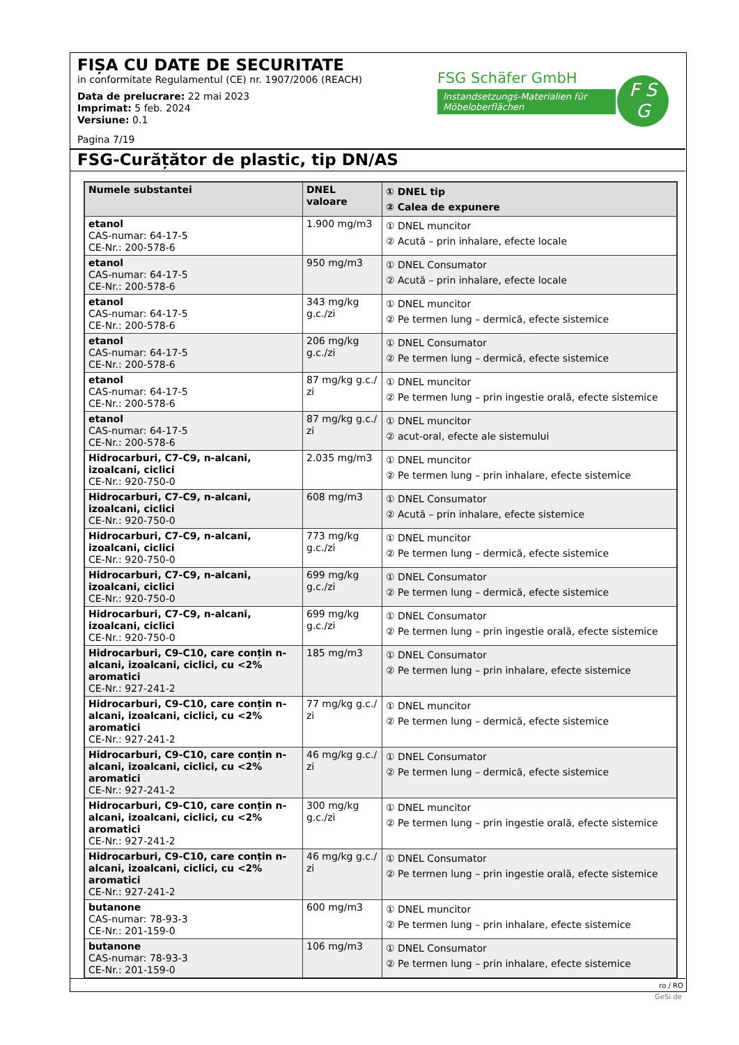FIȘA CU DATE DE SECURITATE
in conformitate Regulamentul (CE) nr. 1907/2006 (REACH)
Data de prelucrare: 22 mai 2023
Imprimat: 5 feb. 2024
Versiune: 0.1
Pagina 7/19
FSG Schäfer GmbH
Instandsetzungs-Materialien für Möbeloberflächen
F S
G
FSG-Curățător de plastic, tip DN/AS
| Numele substantei | DNEL valoare | ① DNEL tip ② Calea de expunere |
| --- | --- | --- |
| etanol CAS-numar: 64-17-5 CE-Nr.: 200-578-6 | 1.900 mg/m3 | ① DNEL muncitor ② Acută – prin inhalare, efecte locale |
| etanol CAS-numar: 64-17-5 CE-Nr.: 200-578-6 | 950 mg/m3 | ① DNEL Consumator ② Acută – prin inhalare, efecte locale |
| etanol CAS-numar: 64-17-5 CE-Nr.: 200-578-6 | 343 mg/kg g.c./zi | ① DNEL muncitor ② Pe termen lung – dermică, efecte sistemice |
| etanol CAS-numar: 64-17-5 CE-Nr.: 200-578-6 | 206 mg/kg g.c./zi | ① DNEL Consumator ② Pe termen lung – dermică, efecte sistemice |
| etanol CAS-numar: 64-17-5 CE-Nr.: 200-578-6 | 87 mg/kg g.c./ zi | ① DNEL muncitor ② Pe termen lung – prin ingestie orală, efecte sistemice |
| etanol CAS-numar: 64-17-5 CE-Nr.: 200-578-6 | 87 mg/kg g.c./ zi | ① DNEL muncitor ② acut-oral, efecte ale sistemului |
| Hidrocarburi, C7-C9, n-alcani, izoalcani, ciclici CE-Nr.: 920-750-0 | 2.035 mg/m3 | ① DNEL muncitor ② Pe termen lung – prin inhalare, efecte sistemice |
| Hidrocarburi, C7-C9, n-alcani, izoalcani, ciclici CE-Nr.: 920-750-0 | 608 mg/m3 | ① DNEL Consumator ② Acută – prin inhalare, efecte sistemice |
| Hidrocarburi, C7-C9, n-alcani, izoalcani, ciclici CE-Nr.: 920-750-0 | 773 mg/kg g.c./zi | ① DNEL muncitor ② Pe termen lung – dermică, efecte sistemice |
| Hidrocarburi, C7-C9, n-alcani, izoalcani, ciclici CE-Nr.: 920-750-0 | 699 mg/kg g.c./zi | ① DNEL Consumator ② Pe termen lung – dermică, efecte sistemice |
| Hidrocarburi, C7-C9, n-alcani, izoalcani, ciclici CE-Nr.: 920-750-0 | 699 mg/kg g.c./zi | ① DNEL Consumator ② Pe termen lung – prin ingestie orală, efecte sistemice |
| Hidrocarburi, C9-C10, care conțin n-alcani, izoalcani, ciclici, cu <2% aromatici CE-Nr.: 927-241-2 | 185 mg/m3 | ① DNEL Consumator ② Pe termen lung – prin inhalare, efecte sistemice |
| Hidrocarburi, C9-C10, care conțin n-alcani, izoalcani, ciclici, cu <2% aromatici CE-Nr.: 927-241-2 | 77 mg/kg g.c./ zi | ① DNEL muncitor ② Pe termen lung – dermică, efecte sistemice |
| Hidrocarburi, C9-C10, care conțin n-alcani, izoalcani, ciclici, cu <2% aromatici CE-Nr.: 927-241-2 | 46 mg/kg g.c./ zi | ① DNEL Consumator ② Pe termen lung – dermică, efecte sistemice |
| Hidrocarburi, C9-C10, care conțin n-alcani, izoalcani, ciclici, cu <2% aromatici CE-Nr.: 927-241-2 | 300 mg/kg g.c./zi | ① DNEL muncitor ② Pe termen lung – prin ingestie orală, efecte sistemice |
| Hidrocarburi, C9-C10, care conțin n-alcani, izoalcani, ciclici, cu <2% aromatici CE-Nr.: 927-241-2 | 46 mg/kg g.c./ zi | ① DNEL Consumator ② Pe termen lung – prin ingestie orală, efecte sistemice |
| butanone CAS-numar: 78-93-3 CE-Nr.: 201-159-0 | 600 mg/m3 | ① DNEL muncitor ② Pe termen lung – prin inhalare, efecte sistemice |
| butanone CAS-numar: 78-93-3 CE-Nr.: 201-159-0 | 106 mg/m3 | ① DNEL Consumator ② Pe termen lung – prin inhalare, efecte sistemice |
ro / RO
GeSi.de